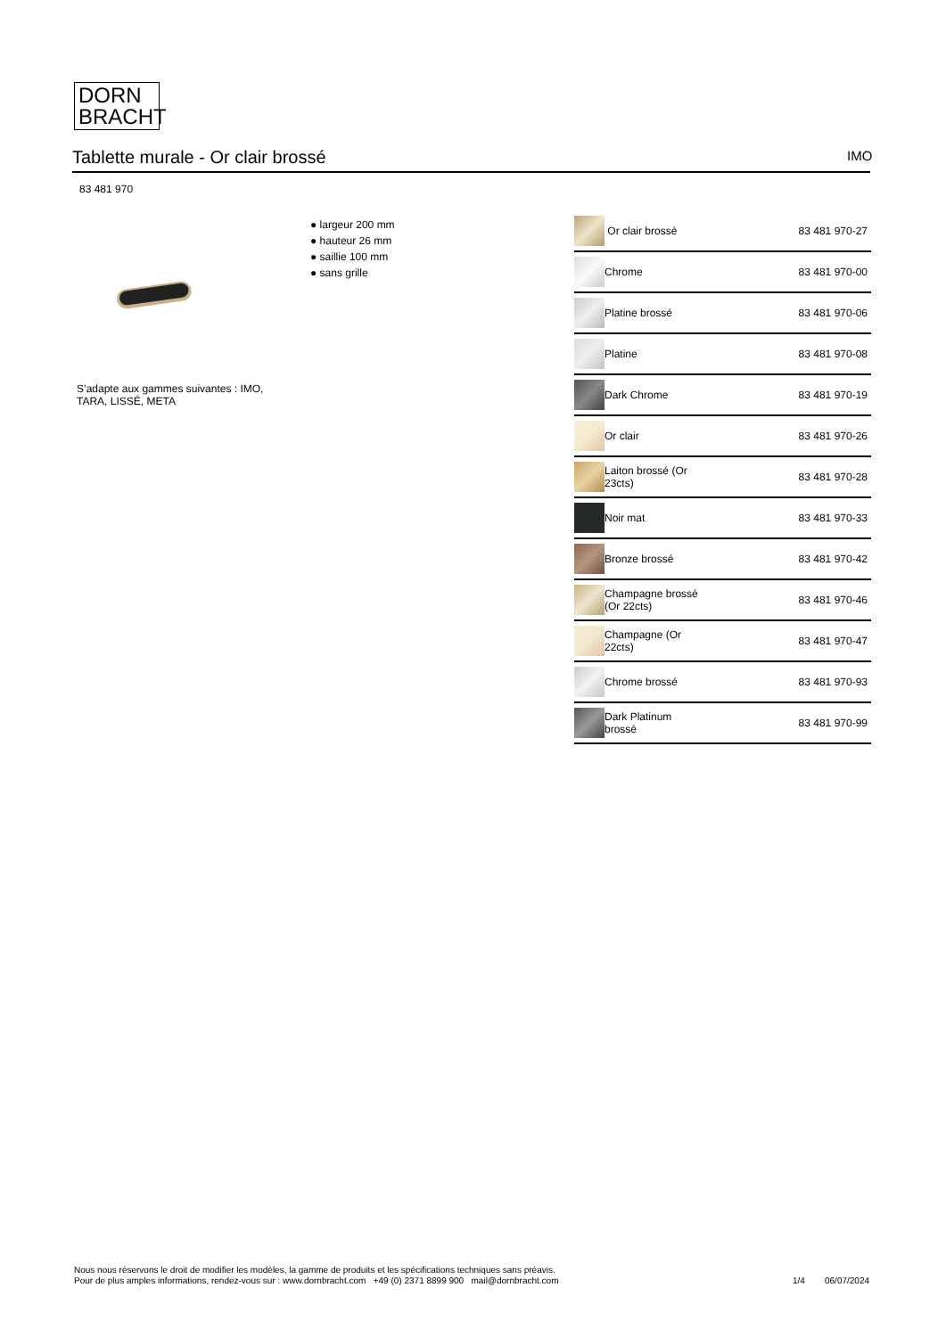DORN
BRACHT
Tablette murale - Or clair brossé IMO
83 481 970
● largeur 200 mm
● hauteur 26 mm
● saillie 100 mm
● sans grille
S’adapte aux gammes suivantes : IMO, TARA, LISSÉ, META
| | Or clair brossé | 83 481 970-27 |
| | Chrome | 83 481 970-00 |
| | Platine brossé | 83 481 970-06 |
| | Platine | 83 481 970-08 |
| | Dark Chrome | 83 481 970-19 |
| | Or clair | 83 481 970-26 |
| | Laiton brossé (Or 23cts) | 83 481 970-28 |
| | Noir mat | 83 481 970-33 |
| | Bronze brossé | 83 481 970-42 |
| | Champagne brossé (Or 22cts) | 83 481 970-46 |
| | Champagne (Or 22cts) | 83 481 970-47 |
| | Chrome brossé | 83 481 970-93 |
| | Dark Platinum brossé | 83 481 970-99 |
Nous nous réservons le droit de modifier les modèles, la gamme de produits et les spécifications techniques sans préavis.
Pour de plus amples informations, rendez-vous sur : www.dornbracht.com +49 (0) 2371 8899 900 mail@dornbracht.com
1/4 06/07/2024